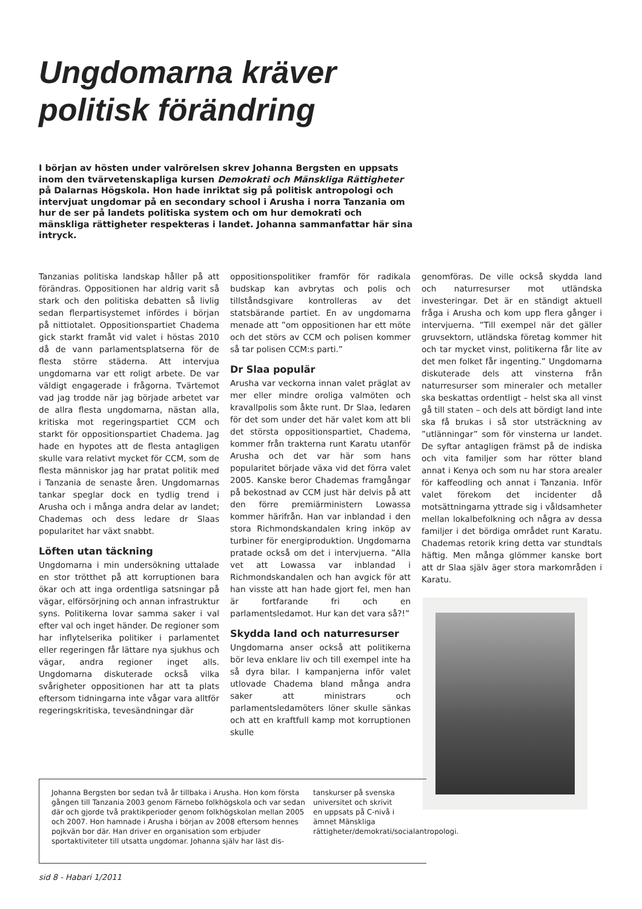Ungdomarna kräver
politisk förändring
I början av hösten under valrörelsen skrev Johanna Bergsten en uppsats inom den tvärvetenskapliga kursen Demokrati och Mänskliga Rättigheter på Dalarnas Högskola. Hon hade inriktat sig på politisk antropologi och intervjuat ungdomar på en secondary school i Arusha i norra Tanzania om hur de ser på landets politiska system och om hur demokrati och mänskliga rättigheter respekteras i landet. Johanna sammanfattar här sina intryck.
Tanzanias politiska landskap håller på att förändras. Oppositionen har aldrig varit så stark och den politiska debatten så livlig sedan flerpartisystemet infördes i början på nittiotalet. Oppositionspartiet Chadema gick starkt framåt vid valet i höstas 2010 då de vann parlamentsplatserna för de flesta större städerna. Att intervjua ungdomarna var ett roligt arbete. De var väldigt engagerade i frågorna. Tvärtemot vad jag trodde när jag började arbetet var de allra flesta ungdomarna, nästan alla, kritiska mot regeringspartiet CCM och starkt för oppositionspartiet Chadema. Jag hade en hypotes att de flesta antagligen skulle vara relativt mycket för CCM, som de flesta människor jag har pratat politik med i Tanzania de senaste åren. Ungdomarnas tankar speglar dock en tydlig trend i Arusha och i många andra delar av landet; Chademas och dess ledare dr Slaas popularitet har växt snabbt.
Löften utan täckning
Ungdomarna i min undersökning uttalade en stor trötthet på att korruptionen bara ökar och att inga ordentliga satsningar på vägar, elförsörjning och annan infrastruktur syns. Politikerna lovar samma saker i val efter val och inget händer. De regioner som har inflytelserika politiker i parlamentet eller regeringen får lättare nya sjukhus och vägar, andra regioner inget alls. Ungdomarna diskuterade också vilka svårigheter oppositionen har att ta plats eftersom tidningarna inte vågar vara alltför regeringskritiska, tevesändningar där
oppositionspolitiker framför för radikala budskap kan avbrytas och polis och tillståndsgivare kontrolleras av det statsbärande partiet. En av ungdomarna menade att ”om oppositionen har ett möte och det störs av CCM och polisen kommer så tar polisen CCM:s parti.”
Dr Slaa populär
Arusha var veckorna innan valet präglat av mer eller mindre oroliga valmöten och kravallpolis som åkte runt. Dr Slaa, ledaren för det som under det här valet kom att bli det största oppositionspartiet, Chadema, kommer från trakterna runt Karatu utanför Arusha och det var här som hans popularitet började växa vid det förra valet 2005. Kanske beror Chademas framgångar på bekostnad av CCM just här delvis på att den förre premiärministern Lowassa kommer härifrån. Han var inblandad i den stora Richmondskandalen kring inköp av turbiner för energiproduktion. Ungdomarna pratade också om det i intervjuerna. ”Alla vet att Lowassa var inblandad i Richmondskandalen och han avgick för att han visste att han hade gjort fel, men han är fortfarande fri och en parlamentsledamot. Hur kan det vara så?!”
Skydda land och naturresurser
Ungdomarna anser också att politikerna bör leva enklare liv och till exempel inte ha så dyra bilar. I kampanjerna inför valet utlovade Chadema bland många andra saker att ministrars och parlamentsledamöters löner skulle sänkas och att en kraftfull kamp mot korruptionen skulle
genomföras. De ville också skydda land och naturresurser mot utländska investeringar. Det är en ständigt aktuell fråga i Arusha och kom upp flera gånger i intervjuerna. ”Till exempel när det gäller gruvsektorn, utländska företag kommer hit och tar mycket vinst, politikerna får lite av det men folket får ingenting.” Ungdomarna diskuterade dels att vinsterna från naturresurser som mineraler och metaller ska beskattas ordentligt – helst ska all vinst gå till staten – och dels att bördigt land inte ska få brukas i så stor utsträckning av ”utlänningar” som för vinsterna ur landet. De syftar antagligen främst på de indiska och vita familjer som har rötter bland annat i Kenya och som nu har stora arealer för kaffeodling och annat i Tanzania. Inför valet förekom det incidenter då motsättningarna yttrade sig i våldsamheter mellan lokalbefolkning och några av dessa familjer i det bördiga området runt Karatu. Chademas retorik kring detta var stundtals häftig. Men många glömmer kanske bort att dr Slaa själv äger stora markområden i Karatu.
Johanna Bergsten bor sedan två år tillbaka i Arusha. Hon kom första gången till Tanzania 2003 genom Färnebo folkhögskola och var sedan där och gjorde två praktikperioder genom folkhögskolan mellan 2005 och 2007. Hon hamnade i Arusha i början av 2008 eftersom hennes pojkvän bor där. Han driver en organisation som erbjuder sportaktiviteter till utsatta ungdomar. Johanna själv har läst dis-
tanskurser på svenska universitet och skrivit en uppsats på C-nivå i ämnet Mänskliga rättigheter/demokrati/socialantropologi.
sid 8 - Habari 1/2011